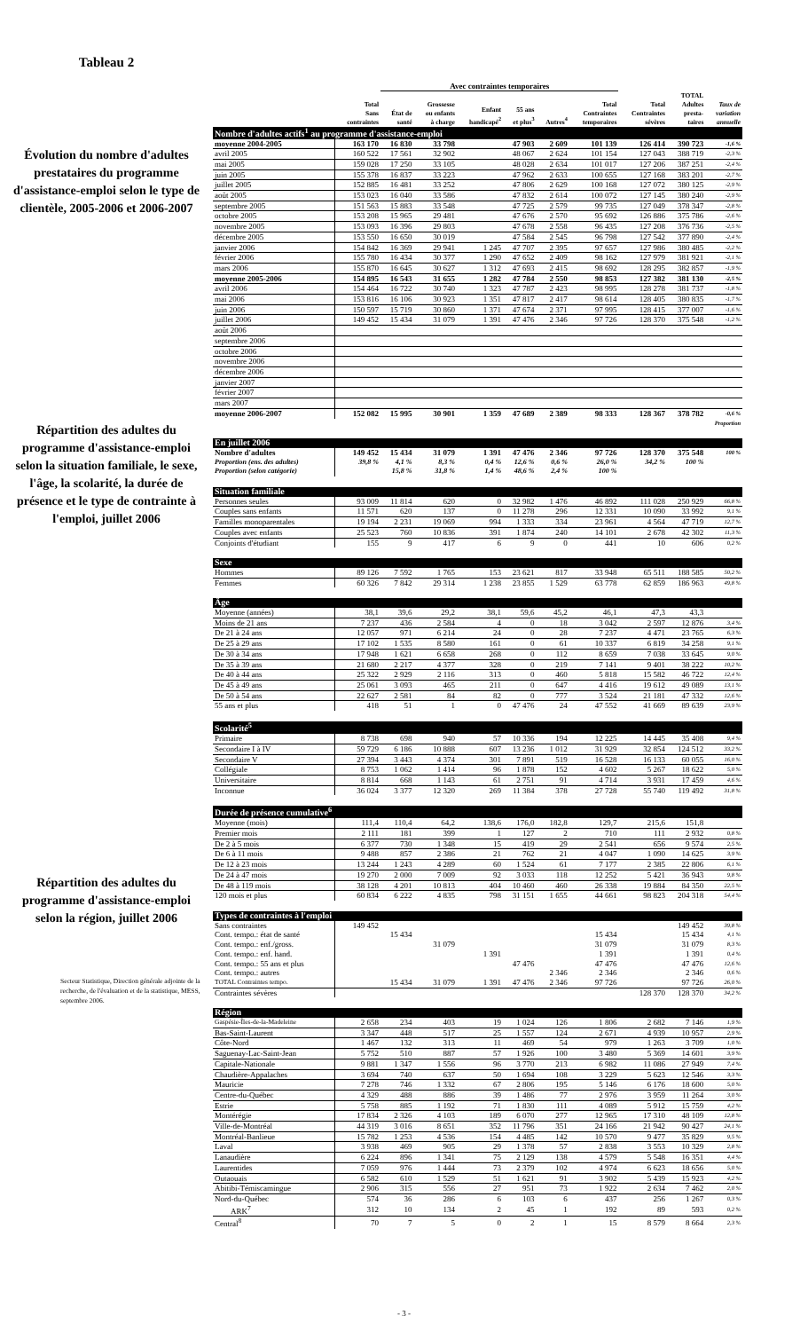Tableau 2
Évolution du nombre d'adultes prestataires du programme d'assistance-emploi selon le type de clientèle, 2005-2006 et 2006-2007
Répartition des adultes du programme d'assistance-emploi selon la situation familiale, le sexe, l'âge, la scolarité, la durée de présence et le type de contrainte à l'emploi, juillet 2006
Répartition des adultes du programme d'assistance-emploi selon la région, juillet 2006
Secteur Statistique, Direction générale adjointe de la recherche, de l'évaluation et de la statistique, MESS, septembre 2006.
| | | Avec contraintes temporaires | | | | | | | | |
| --- | --- | --- | --- | --- | --- | --- | --- | --- | --- | --- |
| | Total Sans contraintes | État de santé | Grossesse ou enfants à charge | Enfant handicapé<sup>2</sup> | 55 ans et plus<sup>3</sup> | Autres<sup>4</sup> | Total Contraintes temporaires | Total Contraintes sévères | TOTAL Adultes presta- taires | Taux de variation annuelle |
| Nombre d'adultes actifs<sup>1</sup> au programme d'assistance-emploi | | | | | | | | | | |
| moyenne 2004-2005 | 163 170 | 16 830 | 33 798 | | 47 903 | 2 609 | 101 139 | 126 414 | 390 723 | -1,6 % |
| avril 2005 | 160 522 | 17 561 | 32 902 | | 48 067 | 2 624 | 101 154 | 127 043 | 388 719 | -2,3 % |
| mai 2005 | 159 028 | 17 250 | 33 105 | | 48 028 | 2 634 | 101 017 | 127 206 | 387 251 | -2,4 % |
| juin 2005 | 155 378 | 16 837 | 33 223 | | 47 962 | 2 633 | 100 655 | 127 168 | 383 201 | -2,7 % |
| juillet 2005 | 152 885 | 16 481 | 33 252 | | 47 806 | 2 629 | 100 168 | 127 072 | 380 125 | -2,9 % |
| août 2005 | 153 023 | 16 040 | 33 586 | | 47 832 | 2 614 | 100 072 | 127 145 | 380 240 | -2,9 % |
| septembre 2005 | 151 563 | 15 883 | 33 548 | | 47 725 | 2 579 | 99 735 | 127 049 | 378 347 | -2,8 % |
| octobre 2005 | 153 208 | 15 965 | 29 481 | | 47 676 | 2 570 | 95 692 | 126 886 | 375 786 | -2,6 % |
| novembre 2005 | 153 093 | 16 396 | 29 803 | | 47 678 | 2 558 | 96 435 | 127 208 | 376 736 | -2,5 % |
| décembre 2005 | 153 550 | 16 650 | 30 019 | | 47 584 | 2 545 | 96 798 | 127 542 | 377 890 | -2,4 % |
| janvier 2006 | 154 842 | 16 369 | 29 941 | 1 245 | 47 707 | 2 395 | 97 657 | 127 986 | 380 485 | -2,2 % |
| février 2006 | 155 780 | 16 434 | 30 377 | 1 290 | 47 652 | 2 409 | 98 162 | 127 979 | 381 921 | -2,1 % |
| mars 2006 | 155 870 | 16 645 | 30 627 | 1 312 | 47 693 | 2 415 | 98 692 | 128 295 | 382 857 | -1,9 % |
| moyenne 2005-2006 | 154 895 | 16 543 | 31 655 | 1 282 | 47 784 | 2 550 | 98 853 | 127 382 | 381 130 | -2,5 % |
| avril 2006 | 154 464 | 16 722 | 30 740 | 1 323 | 47 787 | 2 423 | 98 995 | 128 278 | 381 737 | -1,8 % |
| mai 2006 | 153 816 | 16 106 | 30 923 | 1 351 | 47 817 | 2 417 | 98 614 | 128 405 | 380 835 | -1,7 % |
| juin 2006 | 150 597 | 15 719 | 30 860 | 1 371 | 47 674 | 2 371 | 97 995 | 128 415 | 377 007 | -1,6 % |
| juillet 2006 | 149 452 | 15 434 | 31 079 | 1 391 | 47 476 | 2 346 | 97 726 | 128 370 | 375 548 | -1,2 % |
| août 2006 | | | | | | | | | | |
| septembre 2006 | | | | | | | | | | |
| octobre 2006 | | | | | | | | | | |
| novembre 2006 | | | | | | | | | | |
| décembre 2006 | | | | | | | | | | |
| janvier 2007 | | | | | | | | | | |
| février 2007 | | | | | | | | | | |
| mars 2007 | | | | | | | | | | |
| moyenne 2006-2007 | 152 082 | 15 995 | 30 901 | 1 359 | 47 689 | 2 389 | 98 333 | 128 367 | 378 782 | -0,6 % |
| | Proportion | | | | | | | | | |
| En juillet 2006 | | | | | | | | | | |
| Nombre d'adultes | 149 452 | 15 434 | 31 079 | 1 391 | 47 476 | 2 346 | 97 726 | 128 370 | 375 548 | 100 % |
| Proportion (ens. des adultes) | 39,8 % | 4,1 % | 8,3 % | 0,4 % | 12,6 % | 0,6 % | 26,0 % | 34,2 % | 100 % | |
| Proportion (selon catégorie) | | 15,8 % | 31,8 % | 1,4 % | 48,6 % | 2,4 % | 100 % | | | |
| Situation familiale | | | | | | | | | | |
| Personnes seules | 93 009 | 11 814 | 620 | 0 | 32 982 | 1 476 | 46 892 | 111 028 | 250 929 | 66,8 % |
| Couples sans enfants | 11 571 | 620 | 137 | 0 | 11 278 | 296 | 12 331 | 10 090 | 33 992 | 9,1 % |
| Familles monoparentales | 19 194 | 2 231 | 19 069 | 994 | 1 333 | 334 | 23 961 | 4 564 | 47 719 | 12,7 % |
| Couples avec enfants | 25 523 | 760 | 10 836 | 391 | 1 874 | 240 | 14 101 | 2 678 | 42 302 | 11,3 % |
| Conjoints d'étudiant | 155 | 9 | 417 | 6 | 9 | 0 | 441 | 10 | 606 | 0,2 % |
| Sexe | | | | | | | | | | |
| Hommes | 89 126 | 7 592 | 1 765 | 153 | 23 621 | 817 | 33 948 | 65 511 | 188 585 | 50,2 % |
| Femmes | 60 326 | 7 842 | 29 314 | 1 238 | 23 855 | 1 529 | 63 778 | 62 859 | 186 963 | 49,8 % |
| Âge | | | | | | | | | | |
| Moyenne (années) | 38,1 | 39,6 | 29,2 | 38,1 | 59,6 | 45,2 | 46,1 | 47,3 | 43,3 | |
| Moins de 21 ans | 7 237 | 436 | 2 584 | 4 | 0 | 18 | 3 042 | 2 597 | 12 876 | 3,4 % |
| De 21 à 24 ans | 12 057 | 971 | 6 214 | 24 | 0 | 28 | 7 237 | 4 471 | 23 765 | 6,3 % |
| De 25 à 29 ans | 17 102 | 1 535 | 8 580 | 161 | 0 | 61 | 10 337 | 6 819 | 34 258 | 9,1 % |
| De 30 à 34 ans | 17 948 | 1 621 | 6 658 | 268 | 0 | 112 | 8 659 | 7 038 | 33 645 | 9,0 % |
| De 35 à 39 ans | 21 680 | 2 217 | 4 377 | 328 | 0 | 219 | 7 141 | 9 401 | 38 222 | 10,2 % |
| De 40 à 44 ans | 25 322 | 2 929 | 2 116 | 313 | 0 | 460 | 5 818 | 15 582 | 46 722 | 12,4 % |
| De 45 à 49 ans | 25 061 | 3 093 | 465 | 211 | 0 | 647 | 4 416 | 19 612 | 49 089 | 13,1 % |
| De 50 à 54 ans | 22 627 | 2 581 | 84 | 82 | 0 | 777 | 3 524 | 21 181 | 47 332 | 12,6 % |
| 55 ans et plus | 418 | 51 | 1 | 0 | 47 476 | 24 | 47 552 | 41 669 | 89 639 | 23,9 % |
| Scolarité<sup>5</sup> | | | | | | | | | | |
| Primaire | 8 738 | 698 | 940 | 57 | 10 336 | 194 | 12 225 | 14 445 | 35 408 | 9,4 % |
| Secondaire I à IV | 59 729 | 6 186 | 10 888 | 607 | 13 236 | 1 012 | 31 929 | 32 854 | 124 512 | 33,2 % |
| Secondaire V | 27 394 | 3 443 | 4 374 | 301 | 7 891 | 519 | 16 528 | 16 133 | 60 055 | 16,0 % |
| Collégiale | 8 753 | 1 062 | 1 414 | 96 | 1 878 | 152 | 4 602 | 5 267 | 18 622 | 5,0 % |
| Universitaire | 8 814 | 668 | 1 143 | 61 | 2 751 | 91 | 4 714 | 3 931 | 17 459 | 4,6 % |
| Inconnue | 36 024 | 3 377 | 12 320 | 269 | 11 384 | 378 | 27 728 | 55 740 | 119 492 | 31,8 % |
| Durée de présence cumulative<sup>6</sup> | | | | | | | | | | |
| Moyenne (mois) | 111,4 | 110,4 | 64,2 | 138,6 | 176,0 | 182,8 | 129,7 | 215,6 | 151,8 | |
| Premier mois | 2 111 | 181 | 399 | 1 | 127 | 2 | 710 | 111 | 2 932 | 0,8 % |
| De 2 à 5 mois | 6 377 | 730 | 1 348 | 15 | 419 | 29 | 2 541 | 656 | 9 574 | 2,5 % |
| De 6 à 11 mois | 9 488 | 857 | 2 386 | 21 | 762 | 21 | 4 047 | 1 090 | 14 625 | 3,9 % |
| De 12 à 23 mois | 13 244 | 1 243 | 4 289 | 60 | 1 524 | 61 | 7 177 | 2 385 | 22 806 | 6,1 % |
| De 24 à 47 mois | 19 270 | 2 000 | 7 009 | 92 | 3 033 | 118 | 12 252 | 5 421 | 36 943 | 9,8 % |
| De 48 à 119 mois | 38 128 | 4 201 | 10 813 | 404 | 10 460 | 460 | 26 338 | 19 884 | 84 350 | 22,5 % |
| 120 mois et plus | 60 834 | 6 222 | 4 835 | 798 | 31 151 | 1 655 | 44 661 | 98 823 | 204 318 | 54,4 % |
| Types de contraintes à l'emploi | | | | | | | | | | |
| Sans contraintes | 149 452 | | | | | | | | 149 452 | 39,8 % |
| Cont. tempo.: état de santé | | 15 434 | | | | | 15 434 | | 15 434 | 4,1 % |
| Cont. tempo.: enf./gross. | | | 31 079 | | | | 31 079 | | 31 079 | 8,3 % |
| Cont. tempo.: enf. hand. | | | | 1 391 | | | 1 391 | | 1 391 | 0,4 % |
| Cont. tempo.: 55 ans et plus | | | | | 47 476 | | 47 476 | | 47 476 | 12,6 % |
| Cont. tempo.: autres | | | | | | 2 346 | 2 346 | | 2 346 | 0,6 % |
| TOTAL Contraintes tempo. | | 15 434 | 31 079 | 1 391 | 47 476 | 2 346 | 97 726 | | 97 726 | 26,0 % |
| Contraintes sévères | | | | | | | | 128 370 | 128 370 | 34,2 % |
| Région | | | | | | | | | | |
| Gaspésie-Îles-de-la-Madeleine | 2 658 | 234 | 403 | 19 | 1 024 | 126 | 1 806 | 2 682 | 7 146 | 1,9 % |
| Bas-Saint-Laurent | 3 347 | 448 | 517 | 25 | 1 557 | 124 | 2 671 | 4 939 | 10 957 | 2,9 % |
| Côte-Nord | 1 467 | 132 | 313 | 11 | 469 | 54 | 979 | 1 263 | 3 709 | 1,0 % |
| Saguenay-Lac-Saint-Jean | 5 752 | 510 | 887 | 57 | 1 926 | 100 | 3 480 | 5 369 | 14 601 | 3,9 % |
| Capitale-Nationale | 9 881 | 1 347 | 1 556 | 96 | 3 770 | 213 | 6 982 | 11 086 | 27 949 | 7,4 % |
| Chaudière-Appalaches | 3 694 | 740 | 637 | 50 | 1 694 | 108 | 3 229 | 5 623 | 12 546 | 3,3 % |
| Mauricie | 7 278 | 746 | 1 332 | 67 | 2 806 | 195 | 5 146 | 6 176 | 18 600 | 5,0 % |
| Centre-du-Québec | 4 329 | 488 | 886 | 39 | 1 486 | 77 | 2 976 | 3 959 | 11 264 | 3,0 % |
| Estrie | 5 758 | 885 | 1 192 | 71 | 1 830 | 111 | 4 089 | 5 912 | 15 759 | 4,2 % |
| Montérégie | 17 834 | 2 326 | 4 103 | 189 | 6 070 | 277 | 12 965 | 17 310 | 48 109 | 12,8 % |
| Ville-de-Montréal | 44 319 | 3 016 | 8 651 | 352 | 11 796 | 351 | 24 166 | 21 942 | 90 427 | 24,1 % |
| Montréal-Banlieue | 15 782 | 1 253 | 4 536 | 154 | 4 485 | 142 | 10 570 | 9 477 | 35 829 | 9,5 % |
| Laval | 3 938 | 469 | 905 | 29 | 1 378 | 57 | 2 838 | 3 553 | 10 329 | 2,8 % |
| Lanaudière | 6 224 | 896 | 1 341 | 75 | 2 129 | 138 | 4 579 | 5 548 | 16 351 | 4,4 % |
| Laurentides | 7 059 | 976 | 1 444 | 73 | 2 379 | 102 | 4 974 | 6 623 | 18 656 | 5,0 % |
| Outaouais | 6 582 | 610 | 1 529 | 51 | 1 621 | 91 | 3 902 | 5 439 | 15 923 | 4,2 % |
| Abitibi-Témiscamingue | 2 906 | 315 | 556 | 27 | 951 | 73 | 1 922 | 2 634 | 7 462 | 2,0 % |
| Nord-du-Québec | 574 | 36 | 286 | 6 | 103 | 6 | 437 | 256 | 1 267 | 0,3 % |
| ARK<sup>7</sup> | 312 | 10 | 134 | 2 | 45 | 1 | 192 | 89 | 593 | 0,2 % |
| Central<sup>8</sup> | 70 | 7 | 5 | 0 | 2 | 1 | 15 | 8 579 | 8 664 | 2,3 % |
- 3 -